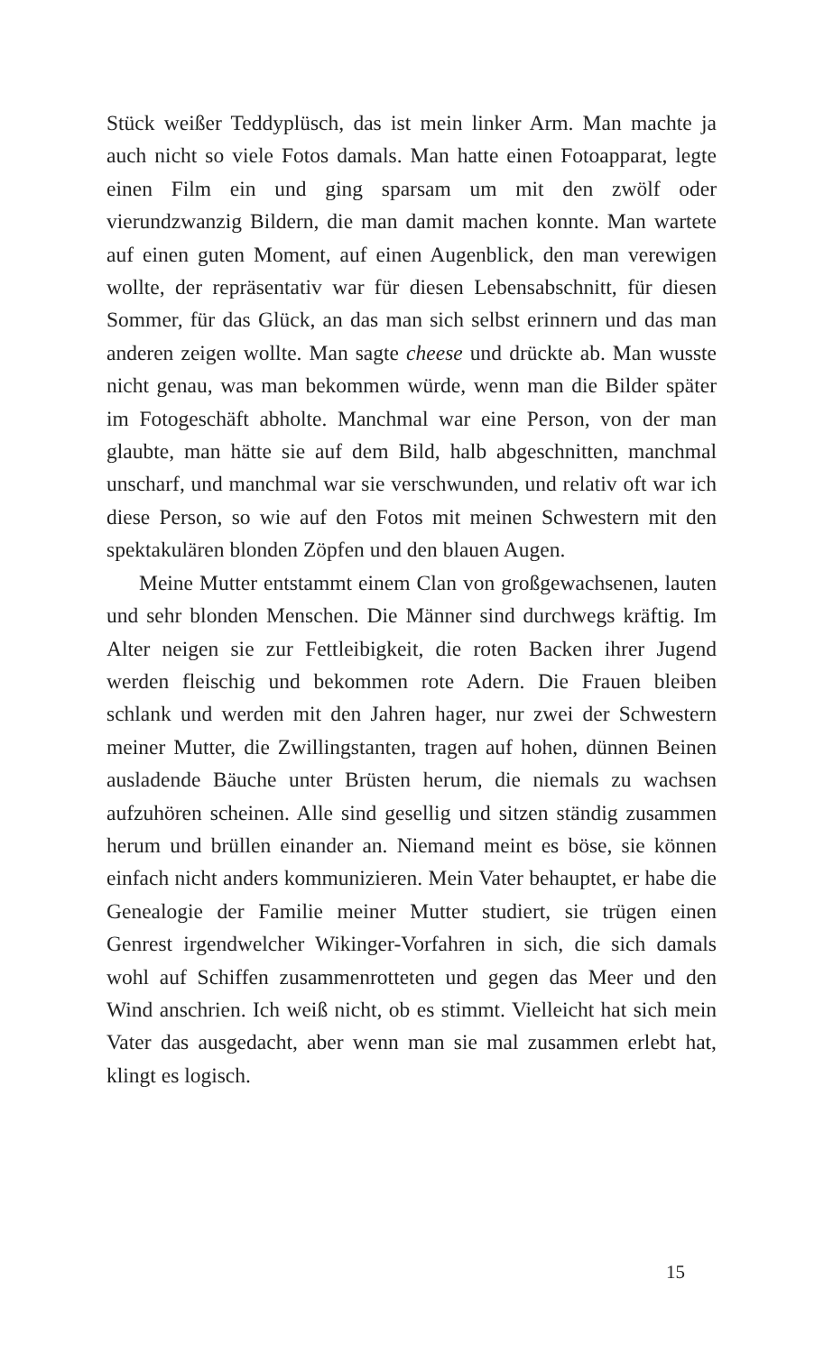Stück weißer Teddyplüsch, das ist mein linker Arm. Man machte ja auch nicht so viele Fotos damals. Man hatte einen Fotoapparat, legte einen Film ein und ging sparsam um mit den zwölf oder vierundzwanzig Bildern, die man damit machen konnte. Man wartete auf einen guten Moment, auf einen Augenblick, den man verewigen wollte, der repräsentativ war für diesen Lebensabschnitt, für diesen Sommer, für das Glück, an das man sich selbst erinnern und das man anderen zeigen wollte. Man sagte cheese und drückte ab. Man wusste nicht genau, was man bekommen würde, wenn man die Bilder später im Fotogeschäft abholte. Manchmal war eine Person, von der man glaubte, man hätte sie auf dem Bild, halb abgeschnitten, manchmal unscharf, und manchmal war sie verschwunden, und relativ oft war ich diese Person, so wie auf den Fotos mit meinen Schwestern mit den spektakulären blonden Zöpfen und den blauen Augen.
Meine Mutter entstammt einem Clan von großgewachsenen, lauten und sehr blonden Menschen. Die Männer sind durchwegs kräftig. Im Alter neigen sie zur Fettleibigkeit, die roten Backen ihrer Jugend werden fleischig und bekommen rote Adern. Die Frauen bleiben schlank und werden mit den Jahren hager, nur zwei der Schwestern meiner Mutter, die Zwillingstanten, tragen auf hohen, dünnen Beinen ausladende Bäuche unter Brüsten herum, die niemals zu wachsen aufzuhören scheinen. Alle sind gesellig und sitzen ständig zusammen herum und brüllen einander an. Niemand meint es böse, sie können einfach nicht anders kommunizieren. Mein Vater behauptet, er habe die Genealogie der Familie meiner Mutter studiert, sie trügen einen Genrest irgendwelcher Wikinger-Vorfahren in sich, die sich damals wohl auf Schiffen zusammenrotteten und gegen das Meer und den Wind anschrien. Ich weiß nicht, ob es stimmt. Vielleicht hat sich mein Vater das ausgedacht, aber wenn man sie mal zusammen erlebt hat, klingt es logisch.
15